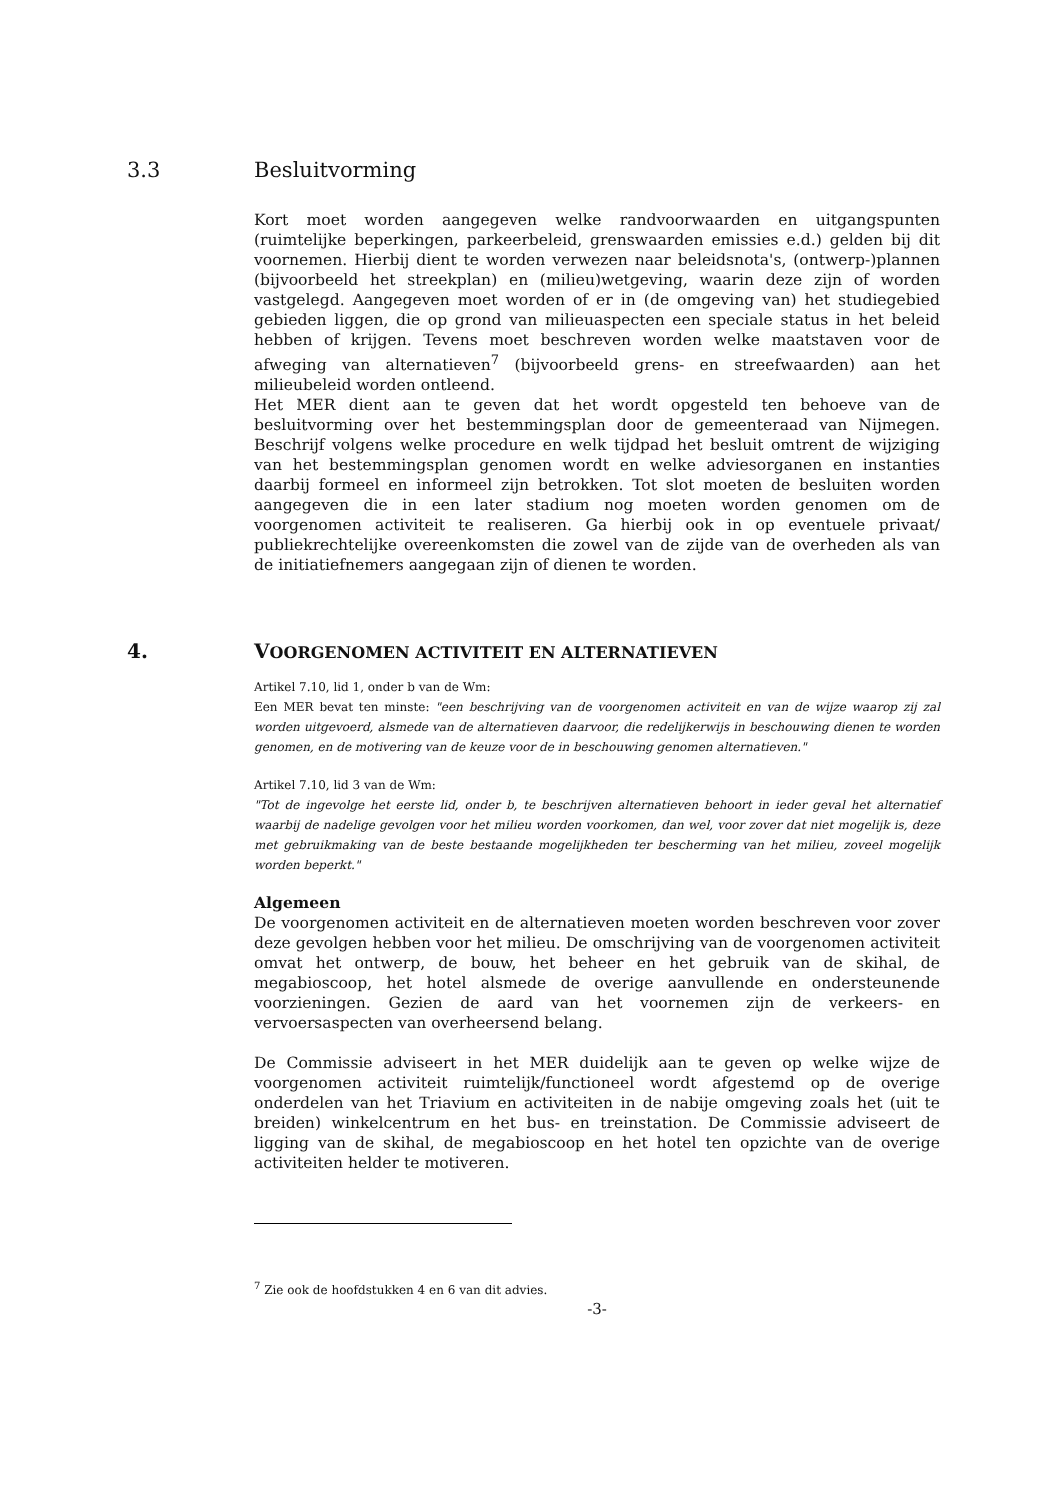3.3 Besluitvorming
Kort moet worden aangegeven welke randvoorwaarden en uitgangspunten (ruimtelijke beperkingen, parkeerbeleid, grenswaarden emissies e.d.) gelden bij dit voornemen. Hierbij dient te worden verwezen naar beleidsnota's, (ontwerp-)plannen (bijvoorbeeld het streekplan) en (milieu)wetgeving, waarin deze zijn of worden vastgelegd. Aangegeven moet worden of er in (de omgeving van) het studiegebied gebieden liggen, die op grond van milieuaspecten een speciale status in het beleid hebben of krijgen. Tevens moet beschreven worden welke maatstaven voor de afweging van alternatieven<sup>7</sup> (bijvoorbeeld grens- en streefwaarden) aan het milieubeleid worden ontleend.
Het MER dient aan te geven dat het wordt opgesteld ten behoeve van de besluitvorming over het bestemmingsplan door de gemeenteraad van Nijmegen. Beschrijf volgens welke procedure en welk tijdpad het besluit omtrent de wijziging van het bestemmingsplan genomen wordt en welke adviesorganen en instanties daarbij formeel en informeel zijn betrokken. Tot slot moeten de besluiten worden aangegeven die in een later stadium nog moeten worden genomen om de voorgenomen activiteit te realiseren. Ga hierbij ook in op eventuele privaat/ publiekrechtelijke overeenkomsten die zowel van de zijde van de overheden als van de initiatiefnemers aangegaan zijn of dienen te worden.
4. VOORGENOMEN ACTIVITEIT EN ALTERNATIEVEN
Artikel 7.10, lid 1, onder b van de Wm:
Een MER bevat ten minste: "een beschrijving van de voorgenomen activiteit en van de wijze waarop zij zal worden uitgevoerd, alsmede van de alternatieven daarvoor, die redelijkerwijs in beschouwing dienen te worden genomen, en de motivering van de keuze voor de in beschouwing genomen alternatieven."
Artikel 7.10, lid 3 van de Wm:
"Tot de ingevolge het eerste lid, onder b, te beschrijven alternatieven behoort in ieder geval het alternatief waarbij de nadelige gevolgen voor het milieu worden voorkomen, dan wel, voor zover dat niet mogelijk is, deze met gebruikmaking van de beste bestaande mogelijkheden ter bescherming van het milieu, zoveel mogelijk worden beperkt."
Algemeen
De voorgenomen activiteit en de alternatieven moeten worden beschreven voor zover deze gevolgen hebben voor het milieu. De omschrijving van de voorgenomen activiteit omvat het ontwerp, de bouw, het beheer en het gebruik van de skihal, de megabioscoop, het hotel alsmede de overige aanvullende en ondersteunende voorzieningen. Gezien de aard van het voornemen zijn de verkeers- en vervoersaspecten van overheersend belang.
De Commissie adviseert in het MER duidelijk aan te geven op welke wijze de voorgenomen activiteit ruimtelijk/functioneel wordt afgestemd op de overige onderdelen van het Triavium en activiteiten in de nabije omgeving zoals het (uit te breiden) winkelcentrum en het bus- en treinstation. De Commissie adviseert de ligging van de skihal, de megabioscoop en het hotel ten opzichte van de overige activiteiten helder te motiveren.
<sup>7</sup> Zie ook de hoofdstukken 4 en 6 van dit advies.
-3-